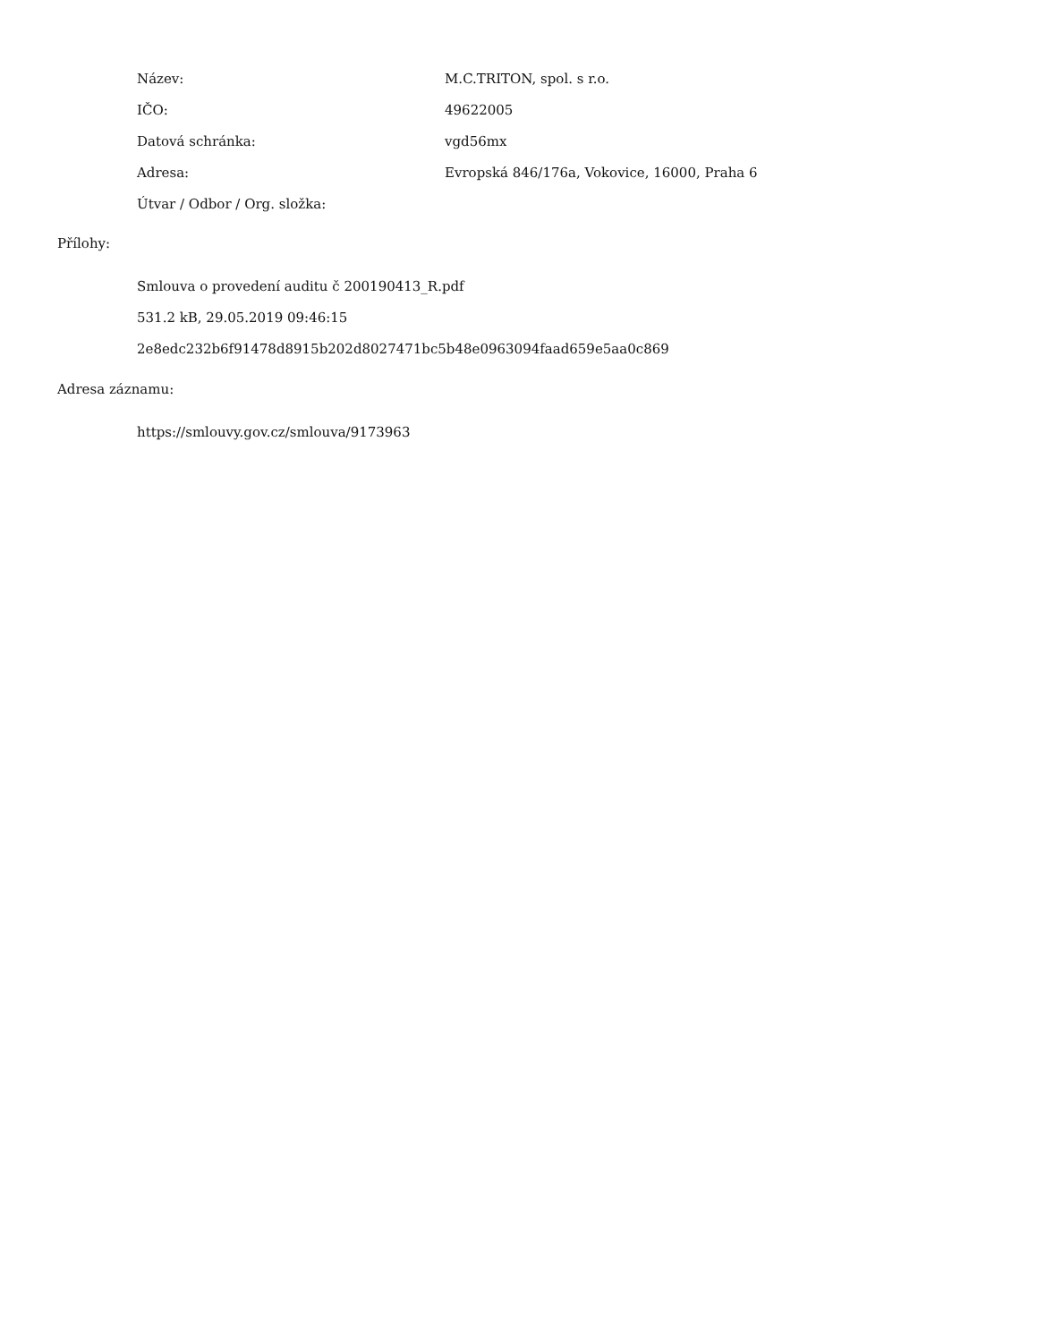| Název: | M.C.TRITON, spol. s r.o. |
| IČO: | 49622005 |
| Datová schránka: | vgd56mx |
| Adresa: | Evropská 846/176a, Vokovice, 16000, Praha 6 |
| Útvar / Odbor / Org. složka: | |
Přílohy:
Smlouva o provedení auditu č 200190413_R.pdf
531.2 kB, 29.05.2019 09:46:15
2e8edc232b6f91478d8915b202d8027471bc5b48e0963094faad659e5aa0c869
Adresa záznamu:
https://smlouvy.gov.cz/smlouva/9173963